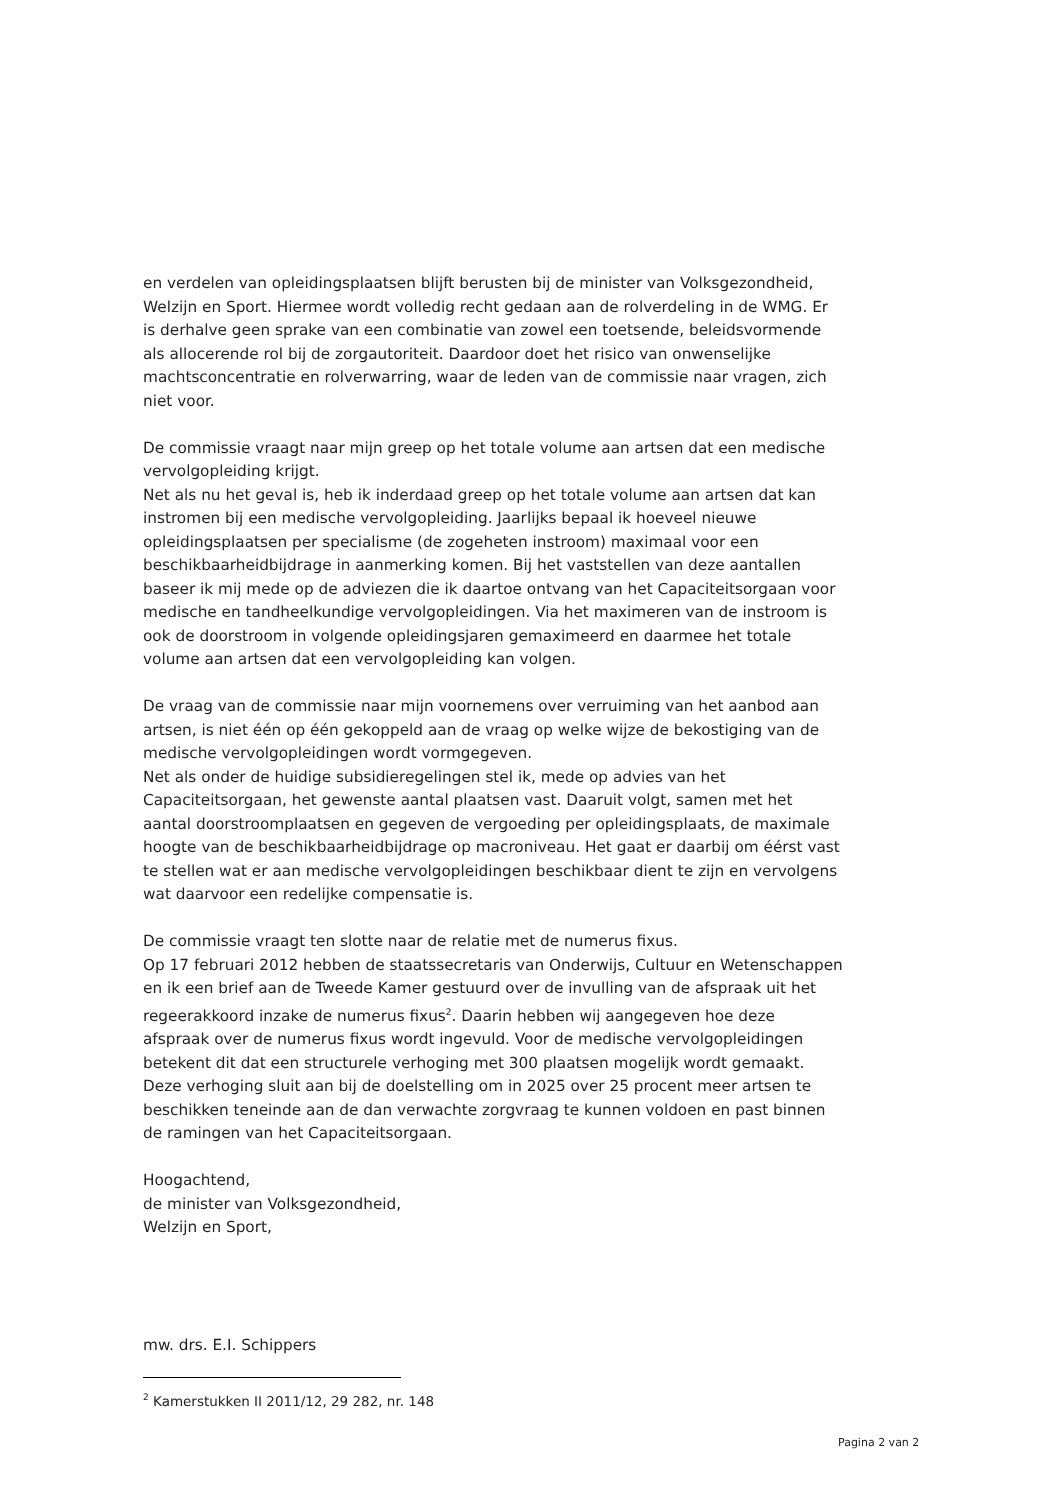en verdelen van opleidingsplaatsen blijft berusten bij de minister van Volksgezondheid, Welzijn en Sport. Hiermee wordt volledig recht gedaan aan de rolverdeling in de WMG. Er is derhalve geen sprake van een combinatie van zowel een toetsende, beleidsvormende als allocerende rol bij de zorgautoriteit. Daardoor doet het risico van onwenselijke machtsconcentratie en rolverwarring, waar de leden van de commissie naar vragen, zich niet voor.
De commissie vraagt naar mijn greep op het totale volume aan artsen dat een medische vervolgopleiding krijgt.
Net als nu het geval is, heb ik inderdaad greep op het totale volume aan artsen dat kan instromen bij een medische vervolgopleiding. Jaarlijks bepaal ik hoeveel nieuwe opleidingsplaatsen per specialisme (de zogeheten instroom) maximaal voor een beschikbaarheidbijdrage in aanmerking komen. Bij het vaststellen van deze aantallen baseer ik mij mede op de adviezen die ik daartoe ontvang van het Capaciteitsorgaan voor medische en tandheelkundige vervolgopleidingen. Via het maximeren van de instroom is ook de doorstroom in volgende opleidingsjaren gemaximeerd en daarmee het totale volume aan artsen dat een vervolgopleiding kan volgen.
De vraag van de commissie naar mijn voornemens over verruiming van het aanbod aan artsen, is niet één op één gekoppeld aan de vraag op welke wijze de bekostiging van de medische vervolgopleidingen wordt vormgegeven.
Net als onder de huidige subsidieregelingen stel ik, mede op advies van het Capaciteitsorgaan, het gewenste aantal plaatsen vast. Daaruit volgt, samen met het aantal doorstroomplaatsen en gegeven de vergoeding per opleidingsplaats, de maximale hoogte van de beschikbaarheidbijdrage op macroniveau. Het gaat er daarbij om éérst vast te stellen wat er aan medische vervolgopleidingen beschikbaar dient te zijn en vervolgens wat daarvoor een redelijke compensatie is.
De commissie vraagt ten slotte naar de relatie met de numerus fixus.
Op 17 februari 2012 hebben de staatssecretaris van Onderwijs, Cultuur en Wetenschappen en ik een brief aan de Tweede Kamer gestuurd over de invulling van de afspraak uit het regeerakkoord inzake de numerus fixus<sup>2</sup>. Daarin hebben wij aangegeven hoe deze afspraak over de numerus fixus wordt ingevuld. Voor de medische vervolgopleidingen betekent dit dat een structurele verhoging met 300 plaatsen mogelijk wordt gemaakt. Deze verhoging sluit aan bij de doelstelling om in 2025 over 25 procent meer artsen te beschikken teneinde aan de dan verwachte zorgvraag te kunnen voldoen en past binnen de ramingen van het Capaciteitsorgaan.
Hoogachtend,
de minister van Volksgezondheid,
Welzijn en Sport,
mw. drs. E.I. Schippers
<sup>2</sup> Kamerstukken II 2011/12, 29 282, nr. 148
Pagina 2 van 2